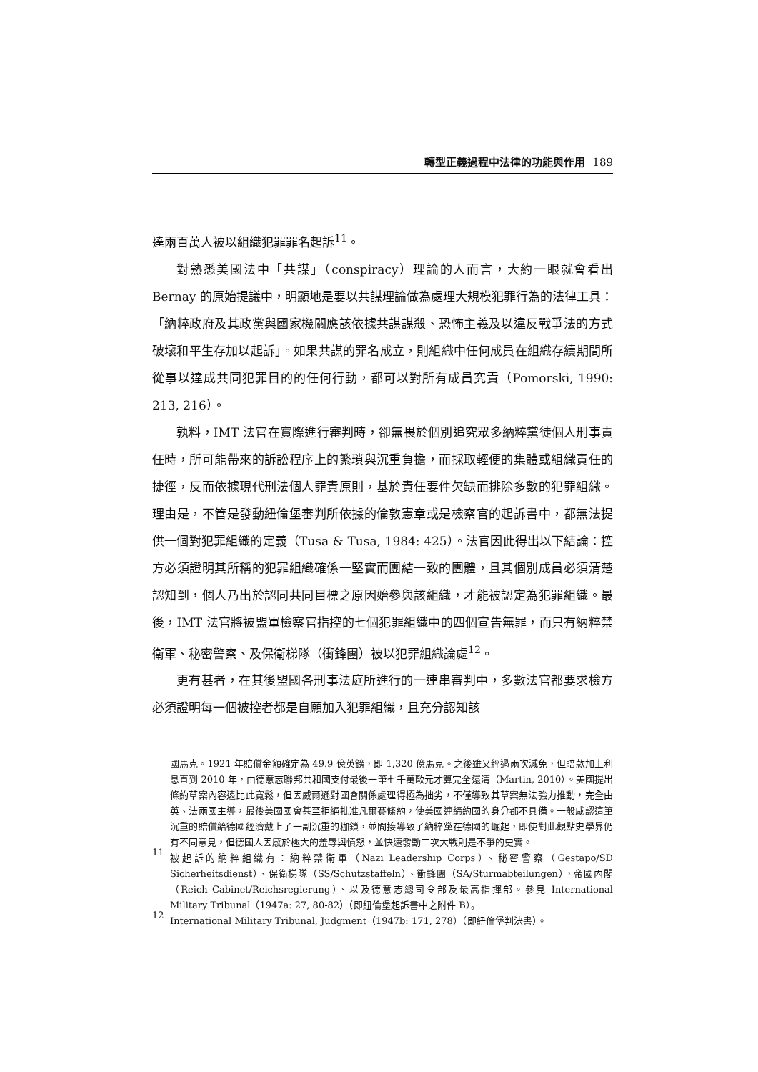轉型正義過程中法律的功能與作用 189
達兩百萬人被以組織犯罪罪名起訴<sup>11</sup>。
對熟悉美國法中「共謀」（conspiracy）理論的人而言，大約一眼就會看出 Bernay 的原始提議中，明顯地是要以共謀理論做為處理大規模犯罪行為的法律工具：「納粹政府及其政黨與國家機關應該依據共謀謀殺、恐怖主義及以違反戰爭法的方式破壞和平生存加以起訴」。如果共謀的罪名成立，則組織中任何成員在組織存續期間所從事以達成共同犯罪目的的任何行動，都可以對所有成員究責（Pomorski, 1990: 213, 216）。
孰料，IMT 法官在實際進行審判時，卻無畏於個別追究眾多納粹黨徒個人刑事責任時，所可能帶來的訴訟程序上的繁瑣與沉重負擔，而採取輕便的集體或組織責任的捷徑，反而依據現代刑法個人罪責原則，基於責任要件欠缺而排除多數的犯罪組織。理由是，不管是發動紐倫堡審判所依據的倫敦憲章或是檢察官的起訴書中，都無法提供一個對犯罪組織的定義（Tusa & Tusa, 1984: 425）。法官因此得出以下結論：控方必須證明其所稱的犯罪組織確係一堅實而團結一致的團體，且其個別成員必須清楚認知到，個人乃出於認同共同目標之原因始參與該組織，才能被認定為犯罪組織。最後，IMT 法官將被盟軍檢察官指控的七個犯罪組織中的四個宣告無罪，而只有納粹禁衛軍、秘密警察、及保衛梯隊（衝鋒團）被以犯罪組織論處<sup>12</sup>。
更有甚者，在其後盟國各刑事法庭所進行的一連串審判中，多數法官都要求檢方必須證明每一個被控者都是自願加入犯罪組織，且充分認知該
國馬克。1921 年賠償金額確定為 49.9 億英鎊，即 1,320 億馬克。之後雖又經過兩次減免，但賠款加上利息直到 2010 年，由德意志聯邦共和國支付最後一筆七千萬歐元才算完全還清（Martin, 2010）。美國提出條約草案內容遠比此寬鬆，但因威爾遜對國會關係處理得極為拙劣，不僅導致其草案無法強力推動，完全由英、法兩國主導，最後美國國會甚至拒絕批准凡爾賽條約，使美國連締約國的身分都不具備。一般咸認這筆沉重的賠償給德國經濟戴上了一副沉重的枷鎖，並間接導致了納粹黨在德國的崛起，即使對此觀點史學界仍有不同意見，但德國人因感於極大的羞辱與憤怒，並快速發動二次大戰則是不爭的史實。
11
被起訴的納粹組織有：納粹禁衛軍（Nazi Leadership Corps）、秘密警察（Gestapo/SD Sicherheitsdienst）、保衛梯隊（SS/Schutzstaffeln）、衝鋒團（SA/Sturmabteilungen），帝國內閣（Reich Cabinet/Reichsregierung）、以及德意志總司令部及最高指揮部。參見 International Military Tribunal（1947a: 27, 80-82）（即紐倫堡起訴書中之附件 B）。
12
International Military Tribunal, Judgment（1947b: 171, 278）（即紐倫堡判決書）。